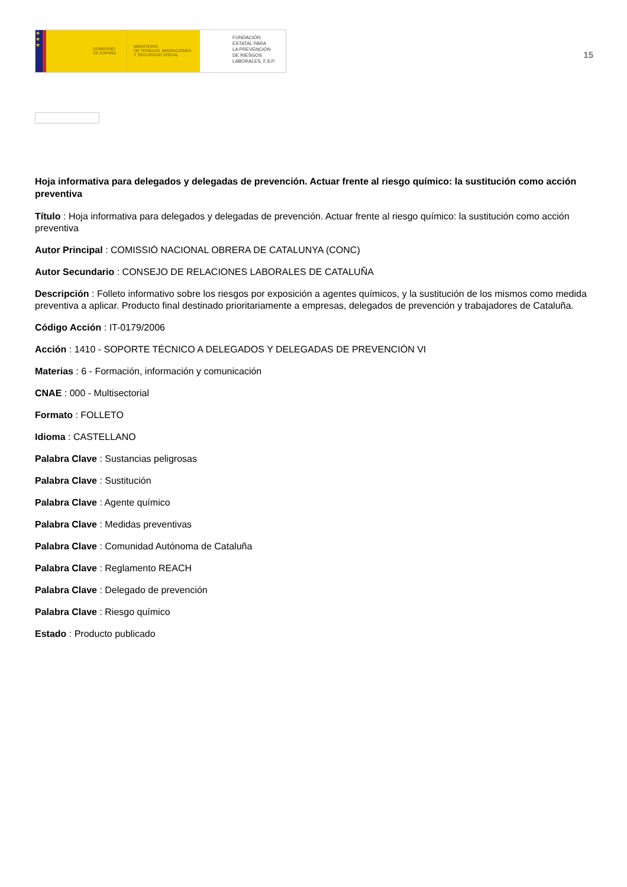★
★
★
GOBIERNO
DE ESPAÑA
MINISTERIO
DE TRABAJO, MIGRACIONES
Y SEGURIDAD SOCIAL
FUNDACIÓN
ESTATAL PARA
LA PREVENCIÓN
DE RIESGOS
LABORALES, F.S.P.
15
Hoja informativa para delegados y delegadas de prevención. Actuar frente al riesgo químico: la sustitución como acción preventiva
Título : Hoja informativa para delegados y delegadas de prevención. Actuar frente al riesgo químico: la sustitución como acción preventiva
Autor Principal : COMISSIÓ NACIONAL OBRERA DE CATALUNYA (CONC)
Autor Secundario : CONSEJO DE RELACIONES LABORALES DE CATALUÑA
Descripción : Folleto informativo sobre los riesgos por exposición a agentes químicos, y la sustitución de los mismos como medida preventiva a aplicar. Producto final destinado prioritariamente a empresas, delegados de prevención y trabajadores de Cataluña.
Código Acción : IT-0179/2006
Acción : 1410 - SOPORTE TÉCNICO A DELEGADOS Y DELEGADAS DE PREVENCIÓN VI
Materias : 6 - Formación, información y comunicación
CNAE : 000 - Multisectorial
Formato : FOLLETO
Idioma : CASTELLANO
Palabra Clave : Sustancias peligrosas
Palabra Clave : Sustitución
Palabra Clave : Agente químico
Palabra Clave : Medidas preventivas
Palabra Clave : Comunidad Autónoma de Cataluña
Palabra Clave : Reglamento REACH
Palabra Clave : Delegado de prevención
Palabra Clave : Riesgo químico
Estado : Producto publicado